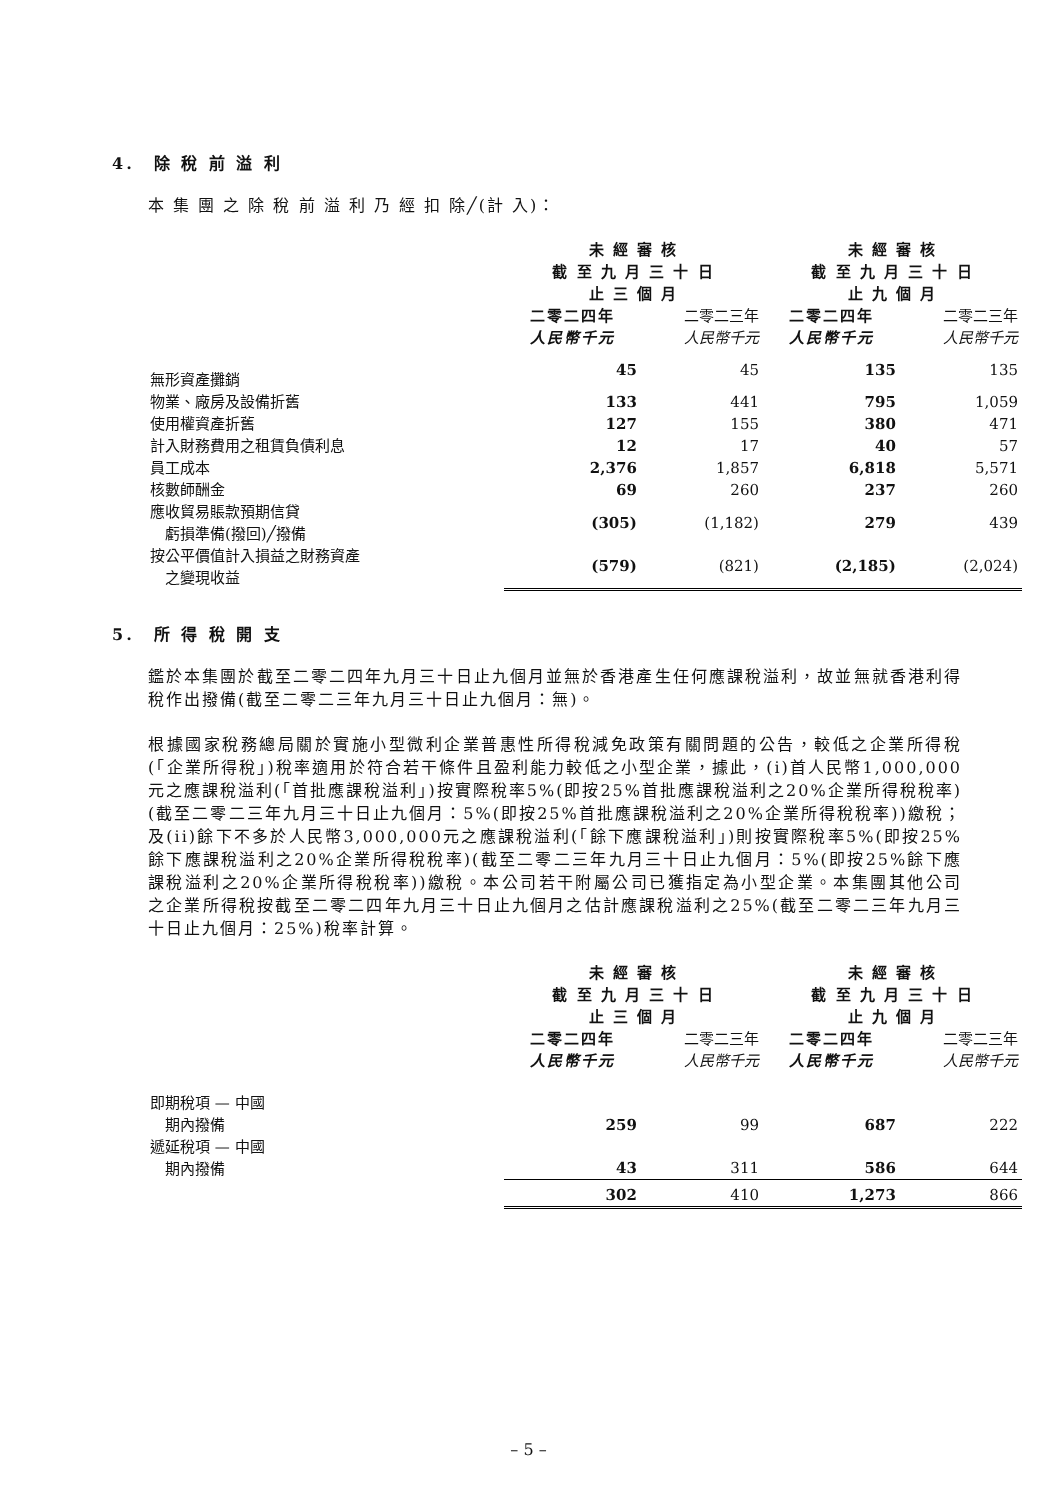4.　除 稅 前 溢 利
本 集 團 之 除 稅 前 溢 利 乃 經 扣 除╱(計 入)：
| | 未 經 審 核 截 至 九 月 三 十 日 止 三 個 月 | | 未 經 審 核 截 至 九 月 三 十 日 止 九 個 月 | |
| | 二零二四年 人民幣千元 | 二零二三年 人民幣千元 | 二零二四年 人民幣千元 | 二零二三年 人民幣千元 |
| 無形資產攤銷 | 45 | 45 | 135 | 135 |
| 物業、廠房及設備折舊 | 133 | 441 | 795 | 1,059 |
| 使用權資產折舊 | 127 | 155 | 380 | 471 |
| 計入財務費用之租賃負債利息 | 12 | 17 | 40 | 57 |
| 員工成本 | 2,376 | 1,857 | 6,818 | 5,571 |
| 核數師酬金 | 69 | 260 | 237 | 260 |
| 應收貿易賬款預期信貸 虧損準備(撥回)╱撥備 | (305) | (1,182) | 279 | 439 |
| 按公平價值計入損益之財務資產 之變現收益 | (579) | (821) | (2,185) | (2,024) |
5.　所 得 稅 開 支
鑑於本集團於截至二零二四年九月三十日止九個月並無於香港產生任何應課稅溢利，故並無就香港利得稅作出撥備(截至二零二三年九月三十日止九個月：無)。
根據國家稅務總局關於實施小型微利企業普惠性所得稅減免政策有關問題的公告，較低之企業所得稅(「企業所得稅」)稅率適用於符合若干條件且盈利能力較低之小型企業，據此，(i)首人民幣1,000,000元之應課稅溢利(「首批應課稅溢利」)按實際稅率5%(即按25%首批應課稅溢利之20%企業所得稅稅率)(截至二零二三年九月三十日止九個月：5%(即按25%首批應課稅溢利之20%企業所得稅稅率))繳稅；及(ii)餘下不多於人民幣3,000,000元之應課稅溢利(「餘下應課稅溢利」)則按實際稅率5%(即按25%餘下應課稅溢利之20%企業所得稅稅率)(截至二零二三年九月三十日止九個月：5%(即按25%餘下應課稅溢利之20%企業所得稅稅率))繳稅。本公司若干附屬公司已獲指定為小型企業。本集團其他公司之企業所得稅按截至二零二四年九月三十日止九個月之估計應課稅溢利之25%(截至二零二三年九月三十日止九個月：25%)稅率計算。
| | 未 經 審 核 截 至 九 月 三 十 日 止 三 個 月 | | 未 經 審 核 截 至 九 月 三 十 日 止 九 個 月 | |
| | 二零二四年 人民幣千元 | 二零二三年 人民幣千元 | 二零二四年 人民幣千元 | 二零二三年 人民幣千元 |
| 即期稅項 — 中國 期內撥備 | 259 | 99 | 687 | 222 |
| 遞延稅項 — 中國 期內撥備 | 43 | 311 | 586 | 644 |
| | 302 | 410 | 1,273 | 866 |
– 5 –